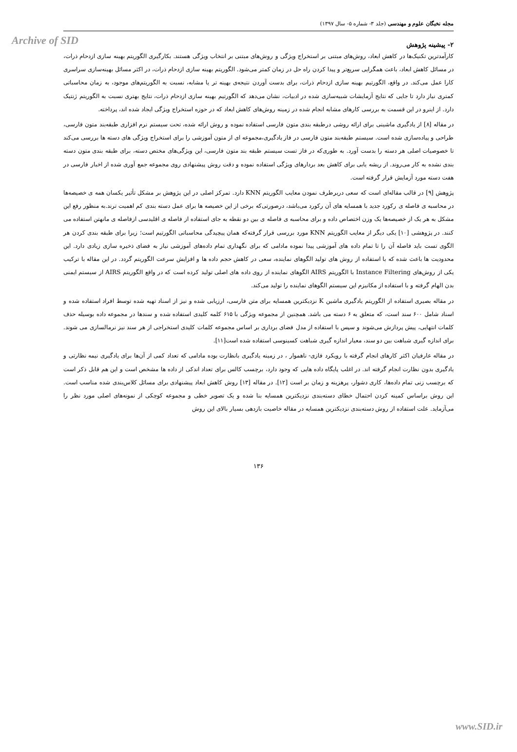Archive of SID
مجله نخبگان علوم و مهندسی (جلد ۳- شماره ۵- سال ۱۳۹۷)
۲- پیشینه پژوهش
کارآمدترین تکنیک‌ها در کاهش ابعاد، روش‌های مبتنی بر استخراج ویژگی و روش‌های مبتنی بر انتخاب ویژگی هستند. بکارگیری الگوریتم بهینه سازی ازدحام ذرات، در مسائل کاهش ابعاد، باعث همگرایی سریع‌تر و پیدا کردن راه حل در زمان کمتر می‌شود. الگوریتم بهینه سازی ازدحام ذرات، در اکثر مسائل بهینه‌سازی سراسری کارا عمل می‌کند. در واقع، الگورتیم بهینه سازی ازدحام ذرات، برای بدست آوردن نتیجه‌ی بهینه تر یا مشابه، نسبت به الگوریتم‌های موجود، به زمان محاسباتی کمتری نیاز دارد تا جایی که نتایج آزمایشات شبیه‌سازی شده در ادبیات، نشان می‌دهد که الگورتیم بهینه سازی ازدحام ذرات، نتایج بهتری نسبت به الگوریتم ژنتیک دارد. از اینرو در این قسمت به بررسی کارهای مشابه انجام شده در زمینه روش‌های کاهش ابعاد که در حوزه استخراج ویژگی ایجاد شده اند، پرداخته.
در مقاله [۸] از یادگیری ماشینی برای ارائه روشی درطبقه بندی متون فارسی استفاده نموده و روش ارائه شده، تحت سیستم نرم افزاری طبقه‌بند متون فارسی، طراحی و پیاده‌سازی شده است. سیستم طبقه‌بند متون فارسی در فاز یادگیری،مجموعه ای از متون آموزشی را برای استخراج ویژگی های دسته ها بررسی می‌کند تا خصوصیات اصلی هر دسته را بدست آورد. به طوری‌که در فاز تست سیستم طبقه بند متون فارسی، این ویژگی‌های مختص دسته، برای طبقه بندی متون دسته بندی نشده به کار می‌روند. از ریشه یابی برای کاهش بعد بردارهای ویژگی استفاده نموده و دقت روش پیشنهادی روی مجموعه جمع آوری شده از اخبار فارسی در هفت دسته مورد آزمایش قرار گرفته است.
پژوهش [۹] در قالب مقاله‌ای است که سعی دربرطرف نمودن معایب الگوریتم KNN دارد. تمرکز اصلی در این پژوهش بر مشکل تأثیر یکسان همه ی خصیصه‌ها در محاسبه ی فاصله ی رکورد جدید با همسایه های آن رکورد می‌باشد، درصورتی‌که برخی از این خصیصه ها برای عمل دسته بندی کم اهمیت ترند.به منظور رفع این مشکل به هر یک از خصیصه‌ها یک وزن اختصاص داده و برای محاسبه ی فاصله ی بین دو نقطه به جای استفاده از فاصله ی اقلیدسی ازفاصله ی مانهتن استفاده می کنند. در پژوهشی [۱۰] یکی دیگر از معایب الگوریتم KNN مورد بررسی قرار گرفته‌که همان پیچیدگی محاسباتی الگورتیم است؛ زیرا برای طبقه بندی کردن هر الگوی تست باید فاصله آن را تا تمام داده های آموزشی پیدا نموده مادامی که برای نگهداری تمام داده‌های آموزشی نیاز به فضای ذخیره سازی زیادی دارد. این محدودیت ها باعث شده که با استفاده از روش های تولید الگوهای نماینده، سعی در کاهش حجم داده ها و افزایش سرعت الگوریتم گردد. در این مقاله با ترکیب یکی از روش‌های Instance Filtering با الگوریتم AIRS الگوهای نماینده از روی داده های اصلی تولید کرده است که در واقع الگوریتم AIRS از سیستم ایمنی بدن الهام گرفته و با استفاده از مکانیزم این سیستم الگوهای نماینده را تولید می‌کند.
در مقاله بصیری استفاده از الگوریتم یادگیری ماشین K نزدیکترین همسایه برای متن فارسی، ارزیابی شده و نیز از اسناد تهیه شده توسط افراد استفاده شده و اسناد شامل ۶۰۰ سند است، که متعلق به ۶ دسته می باشد. همچنین از مجموعه ویژگی با ۶۱۵ کلمه کلیدی استفاده شده و سندها در مجموعه داده بوسیله حذف کلمات انتهایی، پیش پردازش می‌شوند و سپس با استفاده از مدل فضای برداری بر اساس مجموعه کلمات کلیدی استخراجی از هر سند نیز نرمالسازی می شوند. برای اندازه گیری شباهت بین دو سند، معیار اندازه گیری شباهت کسینوسی استفاده شده است[۱۱].
در مقاله عارفیان اکثر کارهای انجام گرفته با رویکرد فازی- ناهموار ، در زمینه یادگیری بانظارت بوده مادامی که تعداد کمی از آن‌ها برای یادگیری نیمه نظارتی و یادگیری بدون نظارت انجام گرفته اند. در اغلب پایگاه داده هایی که وجود دارد، برچسب کالس برای تعداد اندکی از داده ها مشخص است و این هم قابل ذکر است که برچسب زنی تمام داده‌ها، کاری دشوار، پرهزینه و زمان بر است [۱۲]. در مقاله [۱۳] روش کاهش ابعاد پیشنهادی برای مسائل کلاس‌بندی شده مناسب است. این روش براساس کمینه کردن احتمال خطای دسته‌بندی نزدیکترین همسایه بنا شده و یک تصویر خطی و مجموعه کوچکی از نمونه‌های اصلی مورد نظر را می‌آزماید. علت استفاده از روش دسته‌بندی نزدیکترین همسایه در مقاله خاصیت بازدهی بسیار بالای این روش
۱۳۶
www.SID.ir